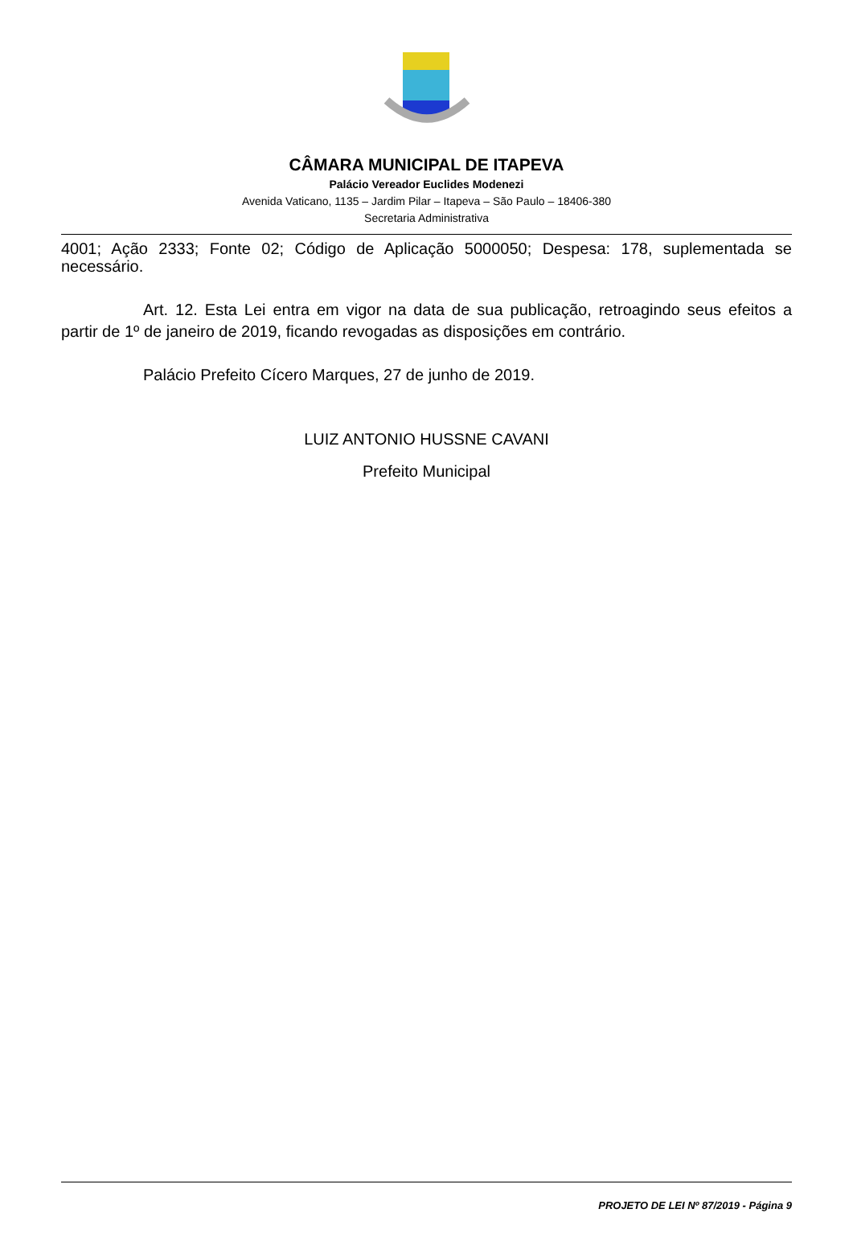CÂMARA MUNICIPAL DE ITAPEVA
Palácio Vereador Euclides Modenezi
Avenida Vaticano, 1135 – Jardim Pilar – Itapeva – São Paulo – 18406-380
Secretaria Administrativa
4001; Ação 2333; Fonte 02; Código de Aplicação 5000050; Despesa: 178, suplementada se necessário.
Art. 12. Esta Lei entra em vigor na data de sua publicação, retroagindo seus efeitos a partir de 1º de janeiro de 2019, ficando revogadas as disposições em contrário.
Palácio Prefeito Cícero Marques, 27 de junho de 2019.
LUIZ ANTONIO HUSSNE CAVANI
Prefeito Municipal
PROJETO DE LEI Nº 87/2019 - Página 9